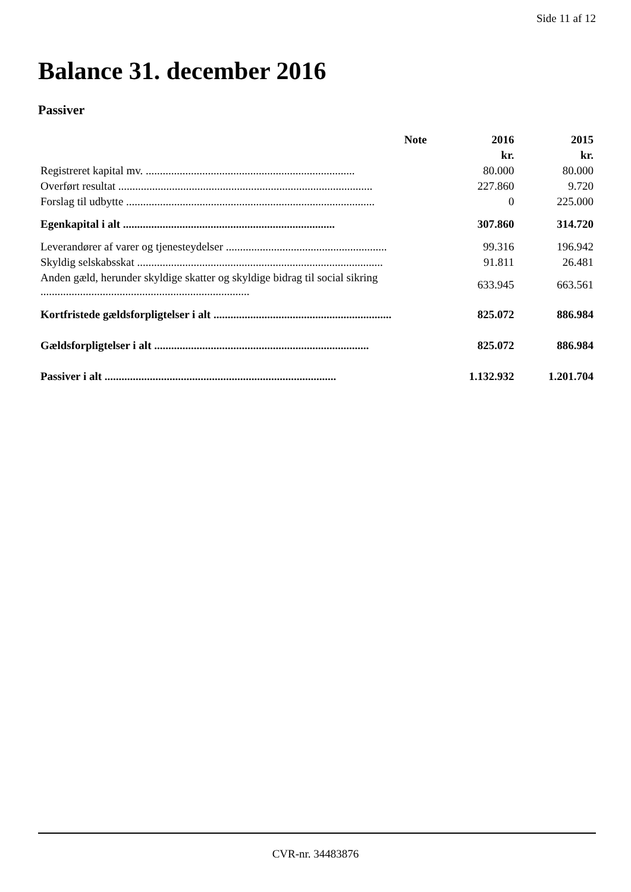Side 11 af 12
Balance 31. december 2016
Passiver
| | Note | 2016 | 2015 |
| --- | --- | --- | --- |
| | | kr. | kr. |
| Registreret kapital mv. .......................................................................... | | 80.000 | 80.000 |
| Overført resultat .......................................................................................... | | 227.860 | 9.720 |
| Forslag til udbytte ........................................................................................ | | 0 | 225.000 |
| Egenkapital i alt ........................................................................... | | 307.860 | 314.720 |
| Leverandører af varer og tjenesteydelser ......................................................... | | 99.316 | 196.942 |
| Skyldig selskabsskat ....................................................................................... | | 91.811 | 26.481 |
| Anden gæld, herunder skyldige skatter og skyldige bidrag til social sikring .......................................................................... | | 633.945 | 663.561 |
| Kortfristede gældsforpligtelser i alt ............................................................... | | 825.072 | 886.984 |
| Gældsforpligtelser i alt ............................................................................ | | 825.072 | 886.984 |
| Passiver i alt .................................................................................. | | 1.132.932 | 1.201.704 |
CVR-nr. 34483876